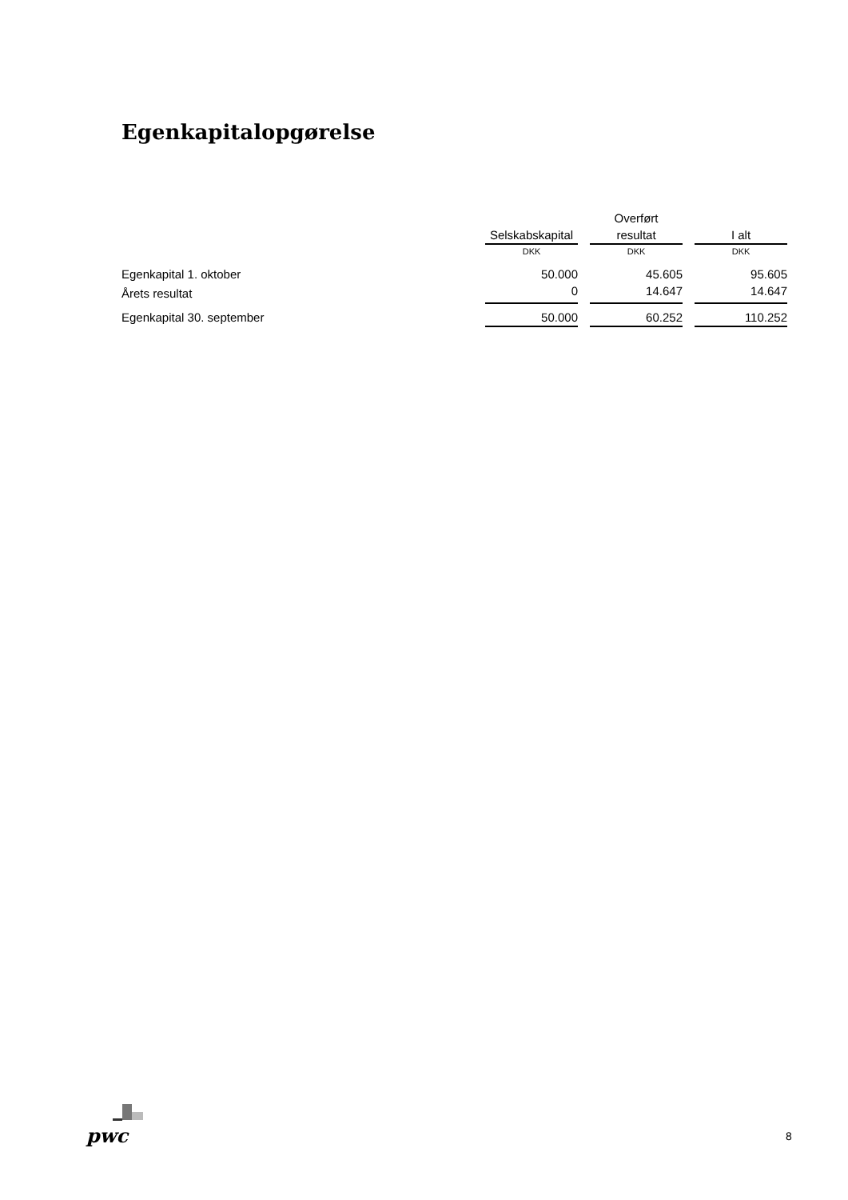Egenkapitalopgørelse
| | | | Overført | | |
| --- | --- | --- | --- | --- | --- |
| | Selskabskapital | | resultat | | I alt |
| | DKK | | DKK | | DKK |
| Egenkapital 1. oktober | 50.000 | | 45.605 | | 95.605 |
| Årets resultat | 0 | | 14.647 | | 14.647 |
| Egenkapital 30. september | 50.000 | | 60.252 | | 110.252 |
pwc 8